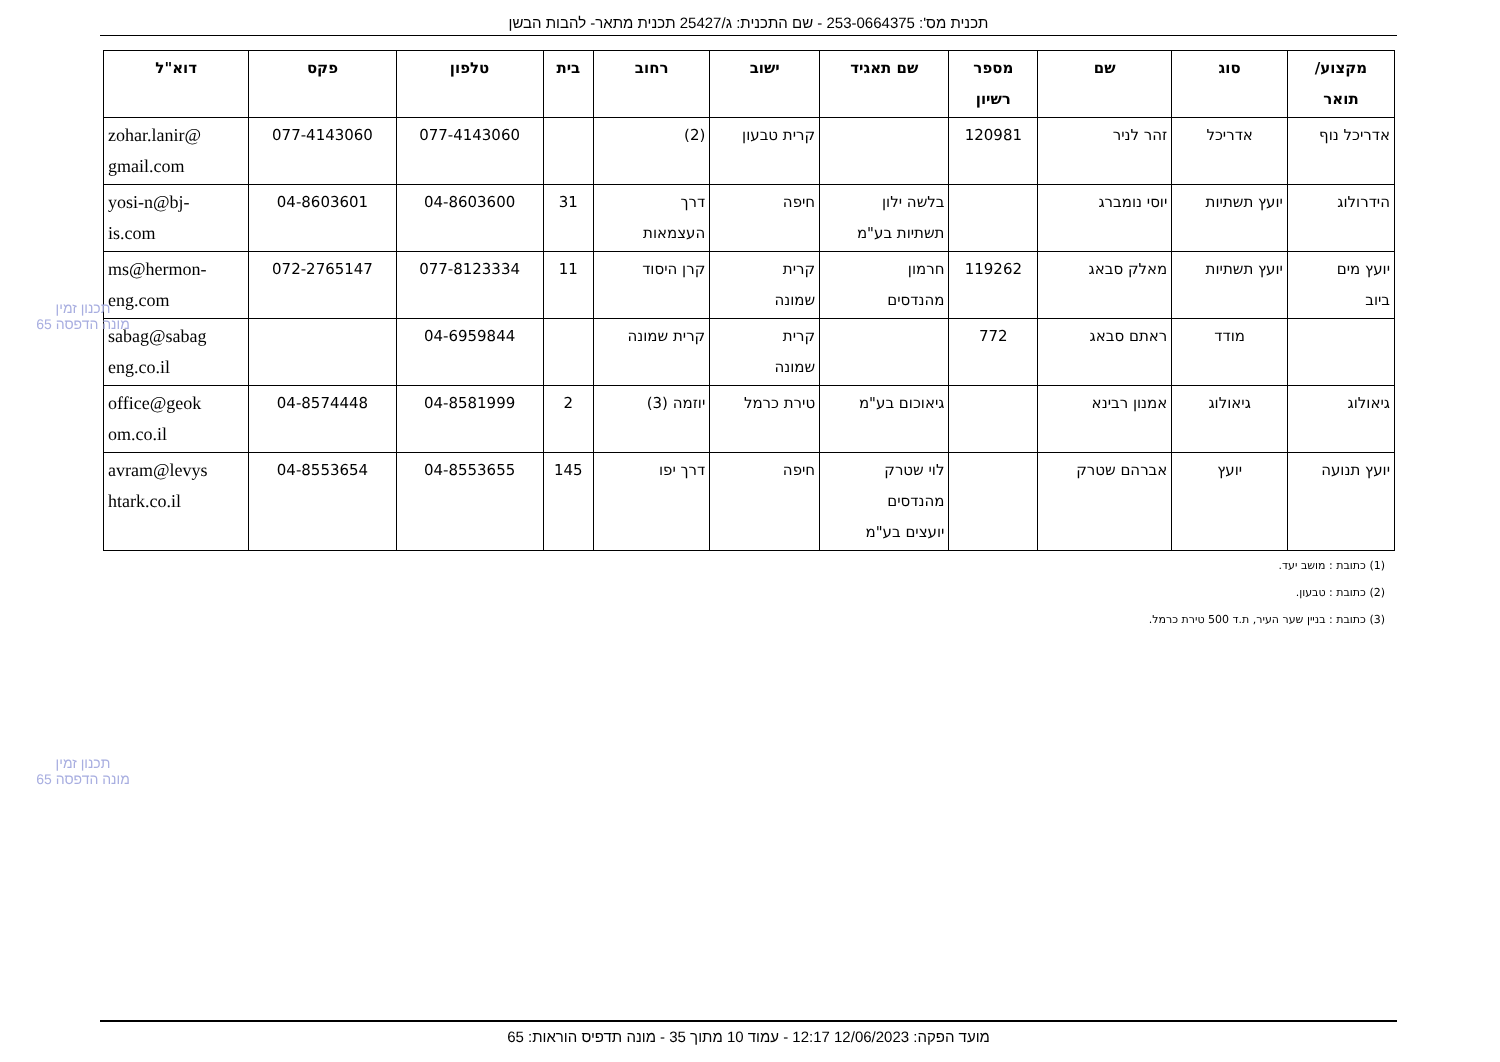תכנית מס': 253-0664375 - שם התכנית: ג/25427 תכנית מתאר- להבות הבשן
| מקצוע/ תואר | סוג | שם | מספר רשיון | שם תאגיד | ישוב | רחוב | בית | טלפון | פקס | דוא"ל |
| --- | --- | --- | --- | --- | --- | --- | --- | --- | --- | --- |
| אדריכל נוף | אדריכל | זהר לניר | 120981 | | קרית טבעון | (2) | | 077-4143060 | 077-4143060 | zohar.lanir@ gmail.com |
| הידרולוג | יועץ תשתיות | יוסי נומברג | | בלשה ילון תשתיות בע"מ | חיפה | דרך העצמאות | 31 | 04-8603600 | 04-8603601 | yosi-n@bj- is.com |
| יועץ מים ביוב | יועץ תשתיות | מאלק סבאג | 119262 | חרמון מהנדסים | קרית שמונה | קרן היסוד | 11 | 077-8123334 | 072-2765147 | ms@hermon- eng.com |
| | מודד | ראתם סבאג | 772 | | קרית שמונה | קרית שמונה | | 04-6959844 | | sabag@sabag eng.co.il |
| גיאולוג | גיאולוג | אמנון רבינא | | גיאוכום בע"מ | טירת כרמל | יוזמה (3) | 2 | 04-8581999 | 04-8574448 | office@geok om.co.il |
| יועץ תנועה | יועץ | אברהם שטרק | | לוי שטרק מהנדסים יועצים בע"מ | חיפה | דרך יפו | 145 | 04-8553655 | 04-8553654 | avram@levys htark.co.il |
(1) כתובת : מושב יעד.
(2) כתובת : טבעון.
(3) כתובת : בניין שער העיר, ת.ד 500 טירת כרמל.
תכנון זמין
מונה הדפסה 65
תכנון זמין
מונה הדפסה 65
מועד הפקה: 12/06/2023 12:17 - עמוד 10 מתוך 35 - מונה תדפיס הוראות: 65